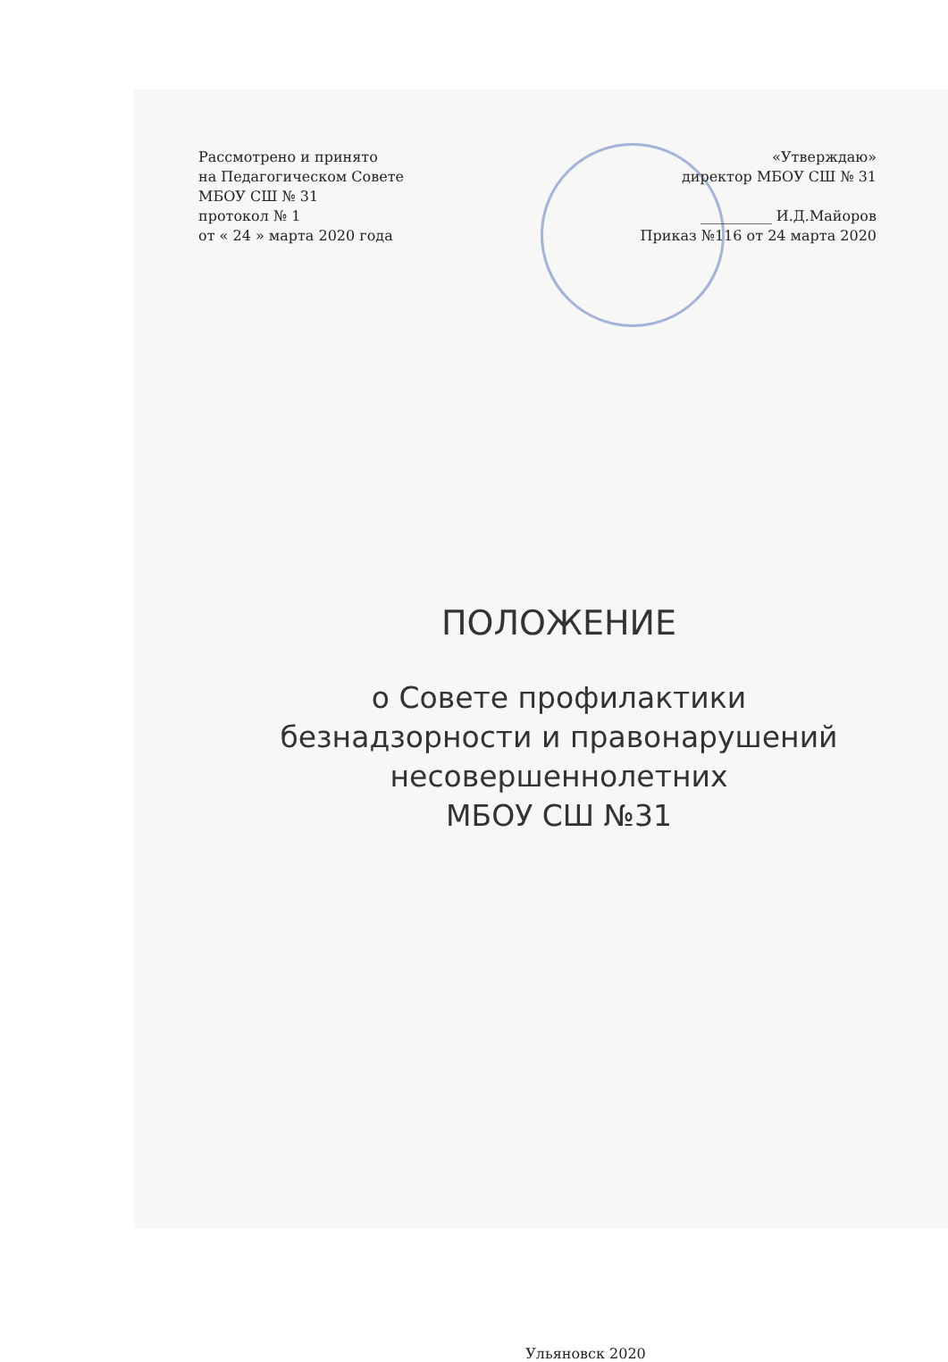Рассмотрено и принято
на Педагогическом Совете
МБОУ СШ № 31
протокол № 1
от « 24 » марта 2020 года
«Утверждаю»
директор МБОУ СШ № 31
__________ И.Д.Майоров
Приказ №116 от 24 марта 2020
ПОЛОЖЕНИЕ
о Совете профилактики
безнадзорности и правонарушений
несовершеннолетних
МБОУ СШ №31
Ульяновск 2020